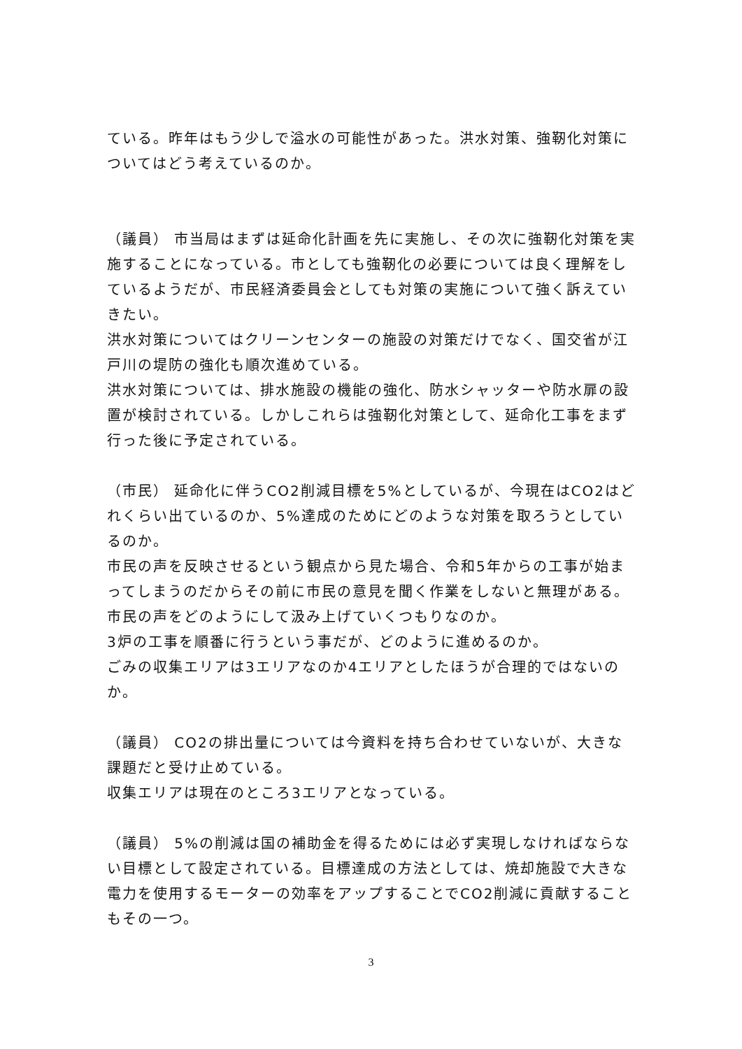ている。昨年はもう少しで溢水の可能性があった。洪水対策、強靭化対策についてはどう考えているのか。
（議員） 市当局はまずは延命化計画を先に実施し、その次に強靭化対策を実施することになっている。市としても強靭化の必要については良く理解をしているようだが、市民経済委員会としても対策の実施について強く訴えていきたい。
洪水対策についてはクリーンセンターの施設の対策だけでなく、国交省が江戸川の堤防の強化も順次進めている。
洪水対策については、排水施設の機能の強化、防水シャッターや防水扉の設置が検討されている。しかしこれらは強靭化対策として、延命化工事をまず行った後に予定されている。
（市民） 延命化に伴うCO2削減目標を5%としているが、今現在はCO2はどれくらい出ているのか、5%達成のためにどのような対策を取ろうとしているのか。
市民の声を反映させるという観点から見た場合、令和5年からの工事が始まってしまうのだからその前に市民の意見を聞く作業をしないと無理がある。市民の声をどのようにして汲み上げていくつもりなのか。
3炉の工事を順番に行うという事だが、どのように進めるのか。
ごみの収集エリアは3エリアなのか4エリアとしたほうが合理的ではないのか。
（議員） CO2の排出量については今資料を持ち合わせていないが、大きな課題だと受け止めている。
収集エリアは現在のところ3エリアとなっている。
（議員） 5%の削減は国の補助金を得るためには必ず実現しなければならない目標として設定されている。目標達成の方法としては、焼却施設で大きな電力を使用するモーターの効率をアップすることでCO2削減に貢献することもその一つ。
3